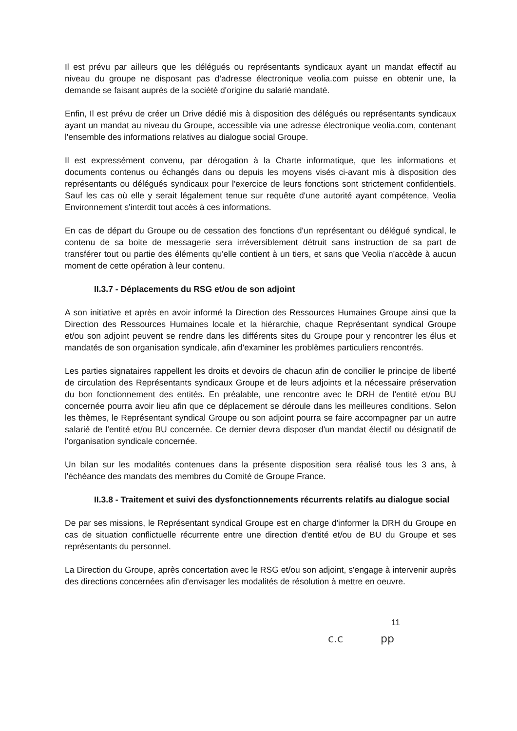Il est prévu par ailleurs que les délégués ou représentants syndicaux ayant un mandat effectif au niveau du groupe ne disposant pas d'adresse électronique veolia.com puisse en obtenir une, la demande se faisant auprès de la société d'origine du salarié mandaté.
Enfin, Il est prévu de créer un Drive dédié mis à disposition des délégués ou représentants syndicaux ayant un mandat au niveau du Groupe, accessible via une adresse électronique veolia.com, contenant l'ensemble des informations relatives au dialogue social Groupe.
Il est expressément convenu, par dérogation à la Charte informatique, que les informations et documents contenus ou échangés dans ou depuis les moyens visés ci-avant mis à disposition des représentants ou délégués syndicaux pour l'exercice de leurs fonctions sont strictement confidentiels. Sauf les cas où elle y serait légalement tenue sur requête d'une autorité ayant compétence, Veolia Environnement s'interdit tout accès à ces informations.
En cas de départ du Groupe ou de cessation des fonctions d'un représentant ou délégué syndical, le contenu de sa boite de messagerie sera irréversiblement détruit sans instruction de sa part de transférer tout ou partie des éléments qu'elle contient à un tiers, et sans que Veolia n'accède à aucun moment de cette opération à leur contenu.
II.3.7 - Déplacements du RSG et/ou de son adjoint
A son initiative et après en avoir informé la Direction des Ressources Humaines Groupe ainsi que la Direction des Ressources Humaines locale et la hiérarchie, chaque Représentant syndical Groupe et/ou son adjoint peuvent se rendre dans les différents sites du Groupe pour y rencontrer les élus et mandatés de son organisation syndicale, afin d'examiner les problèmes particuliers rencontrés.
Les parties signataires rappellent les droits et devoirs de chacun afin de concilier le principe de liberté de circulation des Représentants syndicaux Groupe et de leurs adjoints et la nécessaire préservation du bon fonctionnement des entités. En préalable, une rencontre avec le DRH de l'entité et/ou BU concernée pourra avoir lieu afin que ce déplacement se déroule dans les meilleures conditions. Selon les thèmes, le Représentant syndical Groupe ou son adjoint pourra se faire accompagner par un autre salarié de l'entité et/ou BU concernée. Ce dernier devra disposer d'un mandat électif ou désignatif de l'organisation syndicale concernée.
Un bilan sur les modalités contenues dans la présente disposition sera réalisé tous les 3 ans, à l'échéance des mandats des membres du Comité de Groupe France.
II.3.8 - Traitement et suivi des dysfonctionnements récurrents relatifs au dialogue social
De par ses missions, le Représentant syndical Groupe est en charge d'informer la DRH du Groupe en cas de situation conflictuelle récurrente entre une direction d'entité et/ou de BU du Groupe et ses représentants du personnel.
La Direction du Groupe, après concertation avec le RSG et/ou son adjoint, s'engage à intervenir auprès des directions concernées afin d'envisager les modalités de résolution à mettre en oeuvre.
11
c.c pp